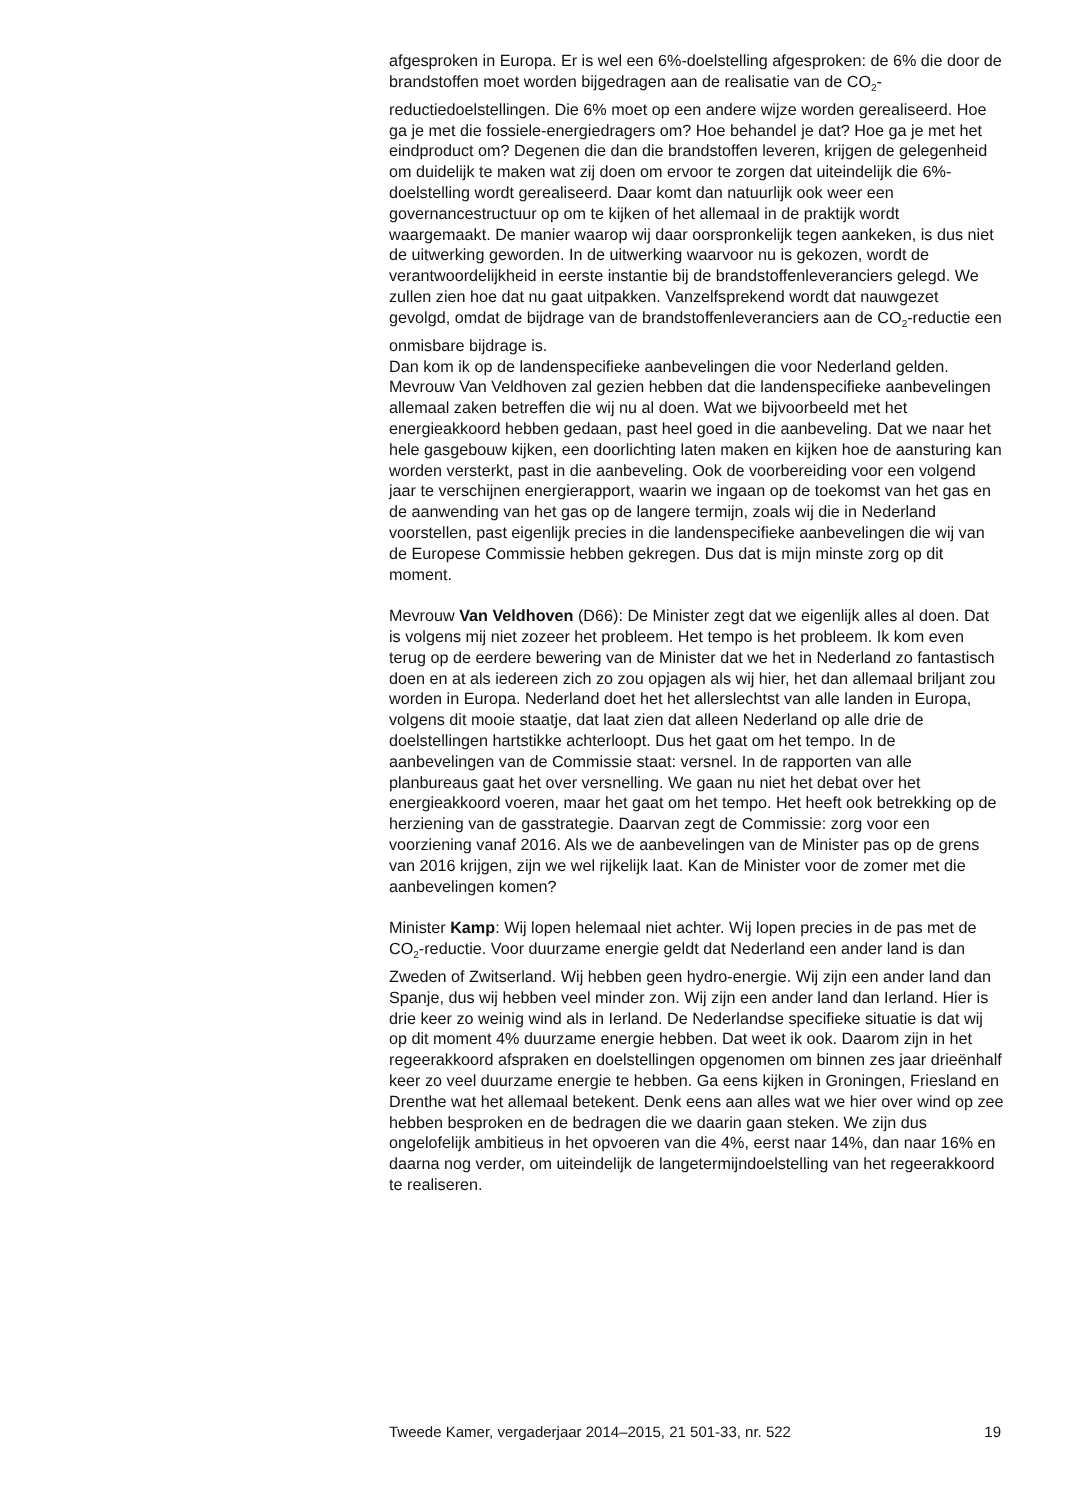afgesproken in Europa. Er is wel een 6%-doelstelling afgesproken: de 6% die door de brandstoffen moet worden bijgedragen aan de realisatie van de CO<sub>2</sub>-reductiedoelstellingen. Die 6% moet op een andere wijze worden gerealiseerd. Hoe ga je met die fossiele-energiedragers om? Hoe behandel je dat? Hoe ga je met het eindproduct om? Degenen die dan die brandstoffen leveren, krijgen de gelegenheid om duidelijk te maken wat zij doen om ervoor te zorgen dat uiteindelijk die 6%-doelstelling wordt gerealiseerd. Daar komt dan natuurlijk ook weer een governancestructuur op om te kijken of het allemaal in de praktijk wordt waargemaakt. De manier waarop wij daar oorspronkelijk tegen aankeken, is dus niet de uitwerking geworden. In de uitwerking waarvoor nu is gekozen, wordt de verantwoordelijkheid in eerste instantie bij de brandstoffenleveranciers gelegd. We zullen zien hoe dat nu gaat uitpakken. Vanzelfsprekend wordt dat nauwgezet gevolgd, omdat de bijdrage van de brandstoffenleveranciers aan de CO<sub>2</sub>-reductie een onmisbare bijdrage is.
Dan kom ik op de landenspecifieke aanbevelingen die voor Nederland gelden. Mevrouw Van Veldhoven zal gezien hebben dat die landenspecifieke aanbevelingen allemaal zaken betreffen die wij nu al doen. Wat we bijvoorbeeld met het energieakkoord hebben gedaan, past heel goed in die aanbeveling. Dat we naar het hele gasgebouw kijken, een doorlichting laten maken en kijken hoe de aansturing kan worden versterkt, past in die aanbeveling. Ook de voorbereiding voor een volgend jaar te verschijnen energierapport, waarin we ingaan op de toekomst van het gas en de aanwending van het gas op de langere termijn, zoals wij die in Nederland voorstellen, past eigenlijk precies in die landenspecifieke aanbevelingen die wij van de Europese Commissie hebben gekregen. Dus dat is mijn minste zorg op dit moment.
Mevrouw Van Veldhoven (D66): De Minister zegt dat we eigenlijk alles al doen. Dat is volgens mij niet zozeer het probleem. Het tempo is het probleem. Ik kom even terug op de eerdere bewering van de Minister dat we het in Nederland zo fantastisch doen en at als iedereen zich zo zou opjagen als wij hier, het dan allemaal briljant zou worden in Europa. Nederland doet het het allerslechtst van alle landen in Europa, volgens dit mooie staatje, dat laat zien dat alleen Nederland op alle drie de doelstellingen hartstikke achterloopt. Dus het gaat om het tempo. In de aanbevelingen van de Commissie staat: versnel. In de rapporten van alle planbureaus gaat het over versnelling. We gaan nu niet het debat over het energieakkoord voeren, maar het gaat om het tempo. Het heeft ook betrekking op de herziening van de gasstrategie. Daarvan zegt de Commissie: zorg voor een voorziening vanaf 2016. Als we de aanbevelingen van de Minister pas op de grens van 2016 krijgen, zijn we wel rijkelijk laat. Kan de Minister voor de zomer met die aanbevelingen komen?
Minister Kamp: Wij lopen helemaal niet achter. Wij lopen precies in de pas met de CO<sub>2</sub>-reductie. Voor duurzame energie geldt dat Nederland een ander land is dan Zweden of Zwitserland. Wij hebben geen hydro-energie. Wij zijn een ander land dan Spanje, dus wij hebben veel minder zon. Wij zijn een ander land dan Ierland. Hier is drie keer zo weinig wind als in Ierland. De Nederlandse specifieke situatie is dat wij op dit moment 4% duurzame energie hebben. Dat weet ik ook. Daarom zijn in het regeerakkoord afspraken en doelstellingen opgenomen om binnen zes jaar drieënhalf keer zo veel duurzame energie te hebben. Ga eens kijken in Groningen, Friesland en Drenthe wat het allemaal betekent. Denk eens aan alles wat we hier over wind op zee hebben besproken en de bedragen die we daarin gaan steken. We zijn dus ongelofelijk ambitieus in het opvoeren van die 4%, eerst naar 14%, dan naar 16% en daarna nog verder, om uiteindelijk de langetermijndoelstelling van het regeerakkoord te realiseren.
Tweede Kamer, vergaderjaar 2014–2015, 21 501-33, nr. 522 19